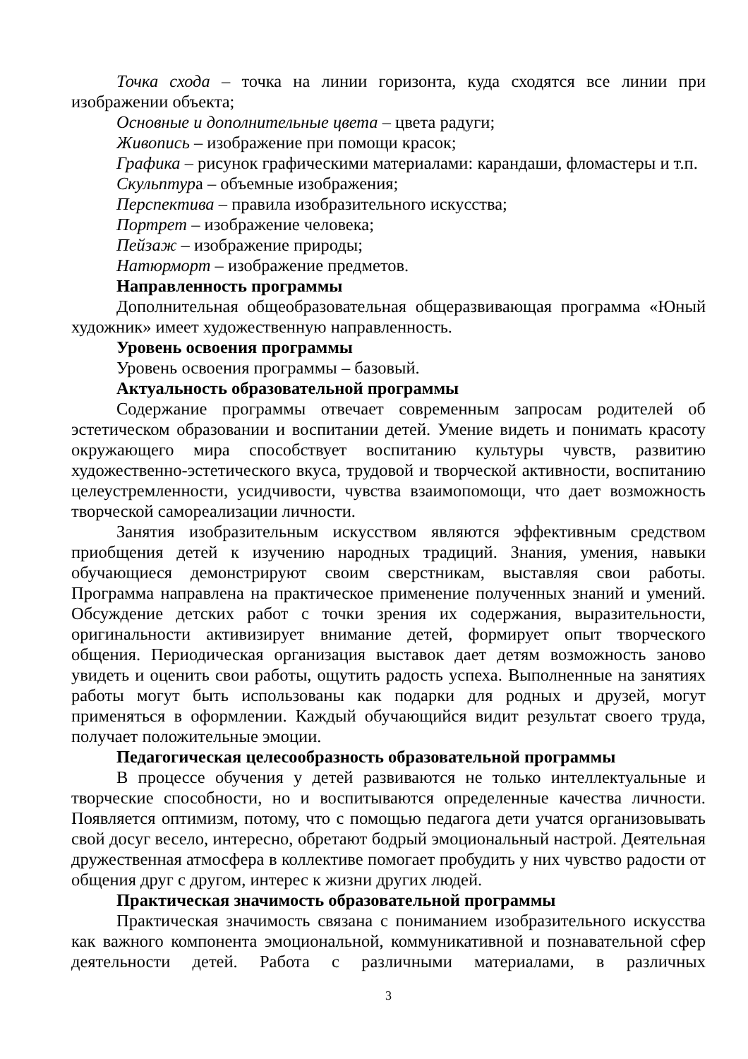Точка схода – точка на линии горизонта, куда сходятся все линии при изображении объекта;
Основные и дополнительные цвета – цвета радуги;
Живопись – изображение при помощи красок;
Графика – рисунок графическими материалами: карандаши, фломастеры и т.п.
Скульптура – объемные изображения;
Перспектива – правила изобразительного искусства;
Портрет – изображение человека;
Пейзаж – изображение природы;
Натюрморт – изображение предметов.
Направленность программы
Дополнительная общеобразовательная общеразвивающая программа «Юный художник» имеет художественную направленность.
Уровень освоения программы
Уровень освоения программы – базовый.
Актуальность образовательной программы
Содержание программы отвечает современным запросам родителей об эстетическом образовании и воспитании детей. Умение видеть и понимать красоту окружающего мира способствует воспитанию культуры чувств, развитию художественно-эстетического вкуса, трудовой и творческой активности, воспитанию целеустремленности, усидчивости, чувства взаимопомощи, что дает возможность творческой самореализации личности.
Занятия изобразительным искусством являются эффективным средством приобщения детей к изучению народных традиций. Знания, умения, навыки обучающиеся демонстрируют своим сверстникам, выставляя свои работы. Программа направлена на практическое применение полученных знаний и умений. Обсуждение детских работ с точки зрения их содержания, выразительности, оригинальности активизирует внимание детей, формирует опыт творческого общения. Периодическая организация выставок дает детям возможность заново увидеть и оценить свои работы, ощутить радость успеха. Выполненные на занятиях работы могут быть использованы как подарки для родных и друзей, могут применяться в оформлении. Каждый обучающийся видит результат своего труда, получает положительные эмоции.
Педагогическая целесообразность образовательной программы
В процессе обучения у детей развиваются не только интеллектуальные и творческие способности, но и воспитываются определенные качества личности. Появляется оптимизм, потому, что с помощью педагога дети учатся организовывать свой досуг весело, интересно, обретают бодрый эмоциональный настрой. Деятельная дружественная атмосфера в коллективе помогает пробудить у них чувство радости от общения друг с другом, интерес к жизни других людей.
Практическая значимость образовательной программы
Практическая значимость связана с пониманием изобразительного искусства как важного компонента эмоциональной, коммуникативной и познавательной сфер деятельности детей. Работа с различными материалами, в различных
3